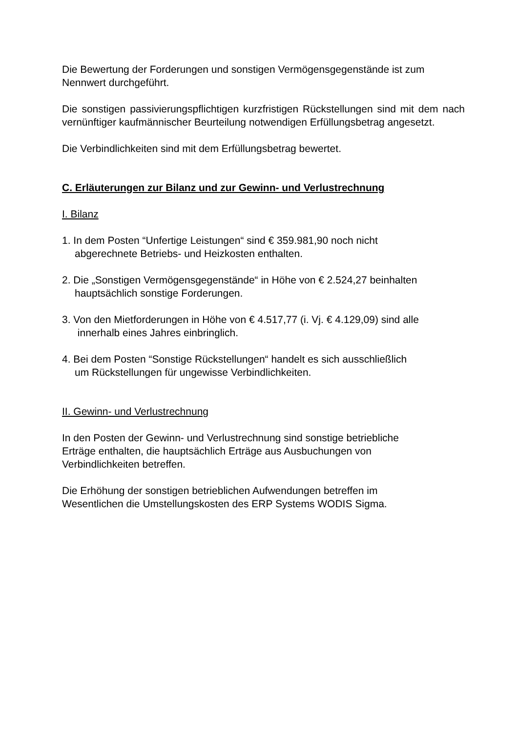Die Bewertung der Forderungen und sonstigen Vermögensgegenstände ist zum Nennwert durchgeführt.
Die sonstigen passivierungspflichtigen kurzfristigen Rückstellungen sind mit dem nach vernünftiger kaufmännischer Beurteilung notwendigen Erfüllungsbetrag angesetzt.
Die Verbindlichkeiten sind mit dem Erfüllungsbetrag bewertet.
C. Erläuterungen zur Bilanz und zur Gewinn- und Verlustrechnung
I. Bilanz
1. In dem Posten “Unfertige Leistungen“ sind € 359.981,90 noch nicht
abgerechnete Betriebs- und Heizkosten enthalten.
2. Die „Sonstigen Vermögensgegenstände“ in Höhe von € 2.524,27 beinhalten
hauptsächlich sonstige Forderungen.
3. Von den Mietforderungen in Höhe von € 4.517,77 (i. Vj. € 4.129,09) sind alle
innerhalb eines Jahres einbringlich.
4. Bei dem Posten “Sonstige Rückstellungen“ handelt es sich ausschließlich
um Rückstellungen für ungewisse Verbindlichkeiten.
II. Gewinn- und Verlustrechnung
In den Posten der Gewinn- und Verlustrechnung sind sonstige betriebliche
Erträge enthalten, die hauptsächlich Erträge aus Ausbuchungen von
Verbindlichkeiten betreffen.
Die Erhöhung der sonstigen betrieblichen Aufwendungen betreffen im
Wesentlichen die Umstellungskosten des ERP Systems WODIS Sigma.